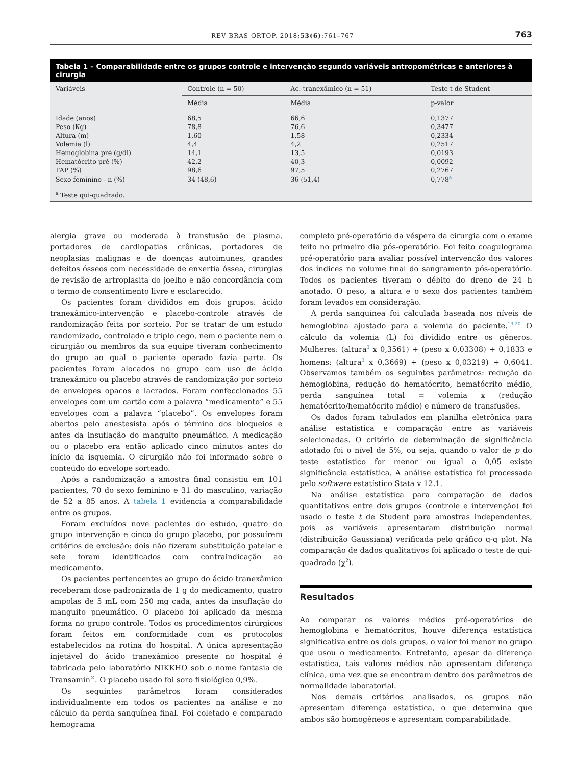REV BRAS ORTOP. 2018;53(6):761–767 763
Tabela 1 – Comparabilidade entre os grupos controle e intervenção segundo variáveis antropométricas e anteriores à cirurgia
| Variáveis | Controle (n = 50) | Ac. tranexâmico (n = 51) | Teste t de Student |
| --- | --- | --- | --- |
| | Média | Média | p-valor |
| Idade (anos) | 68,5 | 66,6 | 0,1377 |
| Peso (Kg) | 78,8 | 76,6 | 0,3477 |
| Altura (m) | 1,60 | 1,58 | 0,2334 |
| Volemia (l) | 4,4 | 4,2 | 0,2517 |
| Hemoglobina pré (g/dl) | 14,1 | 13,5 | 0,0193 |
| Hematócrito pré (%) | 42,2 | 40,3 | 0,0092 |
| TAP (%) | 98,6 | 97,5 | 0,2767 |
| Sexo feminino - n (%) | 34 (48,6) | 36 (51,4) | 0,778<sup>a</sup> |
<sup>a</sup> Teste qui-quadrado.
alergia grave ou moderada à transfusão de plasma, portadores de cardiopatias crônicas, portadores de neoplasias malignas e de doenças autoimunes, grandes defeitos ósseos com necessidade de enxertia óssea, cirurgias de revisão de artroplasita do joelho e não concordância com o termo de consentimento livre e esclarecido.
Os pacientes foram divididos em dois grupos: ácido tranexâmico-intervenção e placebo-controle através de randomização feita por sorteio. Por se tratar de um estudo randomizado, controlado e triplo cego, nem o paciente nem o cirurgião ou membros da sua equipe tiveram conhecimento do grupo ao qual o paciente operado fazia parte. Os pacientes foram alocados no grupo com uso de ácido tranexâmico ou placebo através de randomização por sorteio de envelopes opacos e lacrados. Foram confeccionados 55 envelopes com um cartão com a palavra “medicamento” e 55 envelopes com a palavra “placebo”. Os envelopes foram abertos pelo anestesista após o término dos bloqueios e antes da insuflação do manguito pneumático. A medicação ou o placebo era então aplicado cinco minutos antes do início da isquemia. O cirurgião não foi informado sobre o conteúdo do envelope sorteado.
Após a randomização a amostra final consistiu em 101 pacientes, 70 do sexo feminino e 31 do masculino, variação de 52 a 85 anos. A tabela 1 evidencia a comparabilidade entre os grupos.
Foram excluídos nove pacientes do estudo, quatro do grupo intervenção e cinco do grupo placebo, por possuírem critérios de exclusão: dois não fizeram substituição patelar e sete foram identificados com contraindicação ao medicamento.
Os pacientes pertencentes ao grupo do ácido tranexâmico receberam dose padronizada de 1 g do medicamento, quatro ampolas de 5 mL com 250 mg cada, antes da insuflação do manguito pneumático. O placebo foi aplicado da mesma forma no grupo controle. Todos os procedimentos cirúrgicos foram feitos em conformidade com os protocolos estabelecidos na rotina do hospital. A única apresentação injetável do ácido tranexâmico presente no hospital é fabricada pelo laboratório NIKKHO sob o nome fantasia de Transamin<sup>®</sup>. O placebo usado foi soro fisiológico 0,9%.
Os seguintes parâmetros foram considerados individualmente em todos os pacientes na análise e no cálculo da perda sanguínea final. Foi coletado e comparado hemograma
completo pré-operatório da véspera da cirurgia com o exame feito no primeiro dia pós-operatório. Foi feito coagulograma pré-operatório para avaliar possível intervenção dos valores dos índices no volume final do sangramento pós-operatório. Todos os pacientes tiveram o débito do dreno de 24 h anotado. O peso, a altura e o sexo dos pacientes também foram levados em consideração.
A perda sanguínea foi calculada baseada nos níveis de hemoglobina ajustado para a volemia do paciente.<sup>19,20</sup> O cálculo da volemia (L) foi dividido entre os gêneros. Mulheres: (altura<sup>3</sup> x 0,3561) + (peso x 0,03308) + 0,1833 e homens: (altura<sup>3</sup> x 0,3669) + (peso x 0,03219) + 0,6041. Observamos também os seguintes parâmetros: redução da hemoglobina, redução do hematócrito, hematócrito médio, perda sanguínea total = volemia x (redução hematócrito/hematócrito médio) e número de transfusões.
Os dados foram tabulados em planilha eletrônica para análise estatística e comparação entre as variáveis selecionadas. O critério de determinação de significância adotado foi o nível de 5%, ou seja, quando o valor de p do teste estatístico for menor ou igual a 0,05 existe significância estatística. A análise estatística foi processada pelo software estatístico Stata v 12.1.
Na análise estatística para comparação de dados quantitativos entre dois grupos (controle e intervenção) foi usado o teste t de Student para amostras independentes, pois as variáveis apresentaram distribuição normal (distribuição Gaussiana) verificada pelo gráfico q-q plot. Na comparação de dados qualitativos foi aplicado o teste de qui-quadrado (χ<sup>2</sup>).
Resultados
Ao comparar os valores médios pré-operatórios de hemoglobina e hematócritos, houve diferença estatística significativa entre os dois grupos, o valor foi menor no grupo que usou o medicamento. Entretanto, apesar da diferença estatística, tais valores médios não apresentam diferença clínica, uma vez que se encontram dentro dos parâmetros de normalidade laboratorial.
Nos demais critérios analisados, os grupos não apresentam diferença estatística, o que determina que ambos são homogêneos e apresentam comparabilidade.